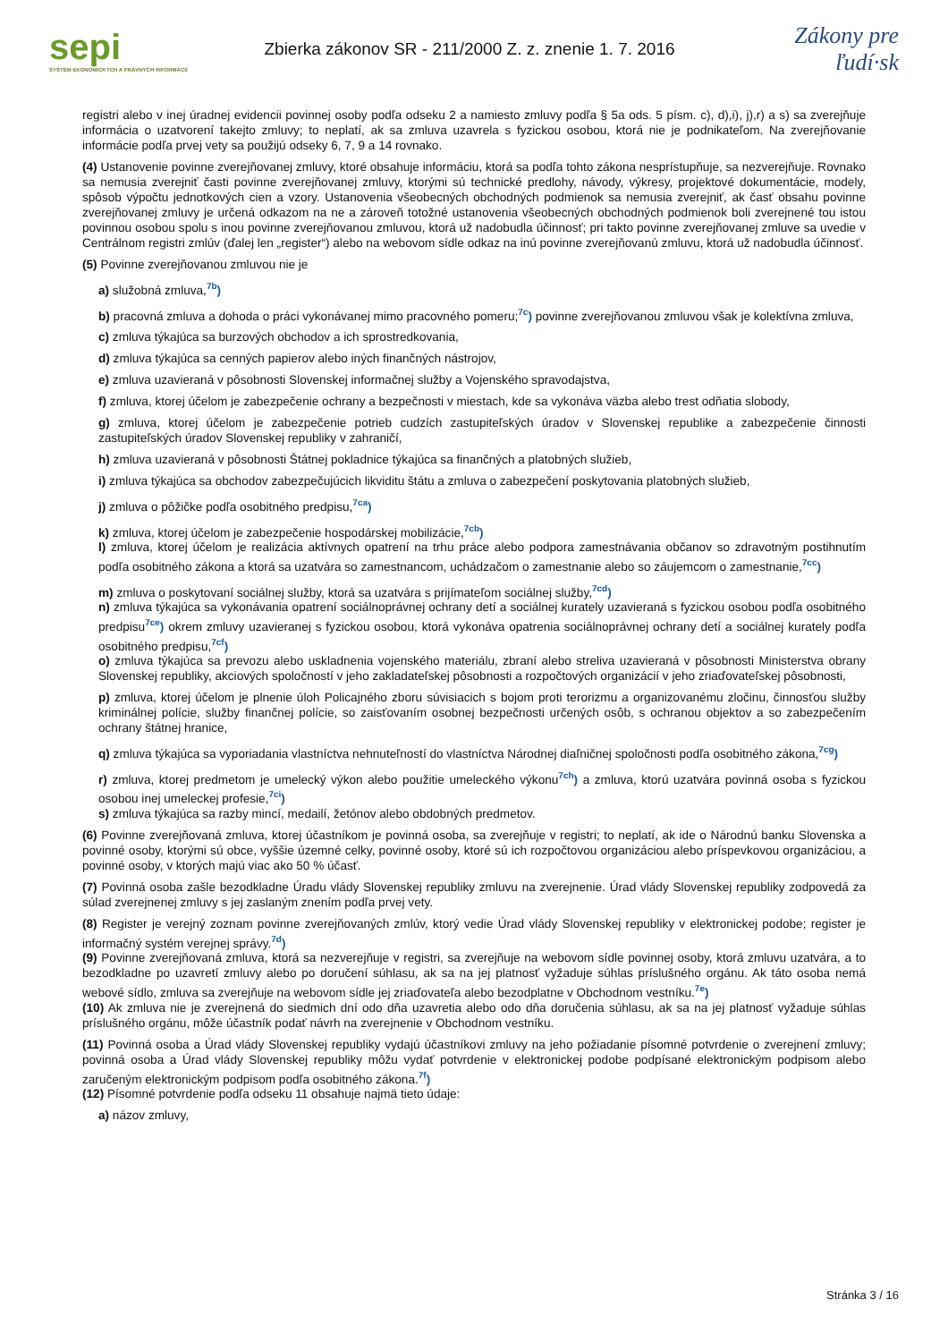sepi
SYSTÉM EKONOMICKÝCH A PRÁVNYCH INFORMÁCIÍ
Zbierka zákonov SR - 211/2000 Z. z. znenie 1. 7. 2016
Zákony pre ľudí·sk
registri alebo v inej úradnej evidencii povinnej osoby podľa odseku 2 a namiesto zmluvy podľa § 5a ods. 5 písm. c), d),i), j),r) a s) sa zverejňuje informácia o uzatvorení takejto zmluvy; to neplatí, ak sa zmluva uzavrela s fyzickou osobou, ktorá nie je podnikateľom. Na zverejňovanie informácie podľa prvej vety sa použijú odseky 6, 7, 9 a 14 rovnako.
(4) Ustanovenie povinne zverejňovanej zmluvy, ktoré obsahuje informáciu, ktorá sa podľa tohto zákona nesprístupňuje, sa nezverejňuje. Rovnako sa nemusia zverejniť časti povinne zverejňovanej zmluvy, ktorými sú technické predlohy, návody, výkresy, projektové dokumentácie, modely, spôsob výpočtu jednotkových cien a vzory. Ustanovenia všeobecných obchodných podmienok sa nemusia zverejniť, ak časť obsahu povinne zverejňovanej zmluvy je určená odkazom na ne a zároveň totožné ustanovenia všeobecných obchodných podmienok boli zverejnené tou istou povinnou osobou spolu s inou povinne zverejňovanou zmluvou, ktorá už nadobudla účinnosť; pri takto povinne zverejňovanej zmluve sa uvedie v Centrálnom registri zmlúv (ďalej len „register“) alebo na webovom sídle odkaz na inú povinne zverejňovanú zmluvu, ktorá už nadobudla účinnosť.
(5) Povinne zverejňovanou zmluvou nie je
a) služobná zmluva,<sup>7b</sup>)
b) pracovná zmluva a dohoda o práci vykonávanej mimo pracovného pomeru;<sup>7c</sup>) povinne zverejňovanou zmluvou však je kolektívna zmluva,
c) zmluva týkajúca sa burzových obchodov a ich sprostredkovania,
d) zmluva týkajúca sa cenných papierov alebo iných finančných nástrojov,
e) zmluva uzavieraná v pôsobnosti Slovenskej informačnej služby a Vojenského spravodajstva,
f) zmluva, ktorej účelom je zabezpečenie ochrany a bezpečnosti v miestach, kde sa vykonáva väzba alebo trest odňatia slobody,
g) zmluva, ktorej účelom je zabezpečenie potrieb cudzích zastupiteľských úradov v Slovenskej republike a zabezpečenie činnosti zastupiteľských úradov Slovenskej republiky v zahraničí,
h) zmluva uzavieraná v pôsobnosti Štátnej pokladnice týkajúca sa finančných a platobných služieb,
i) zmluva týkajúca sa obchodov zabezpečujúcich likviditu štátu a zmluva o zabezpečení poskytovania platobných služieb,
j) zmluva o pôžičke podľa osobitného predpisu,<sup>7ca</sup>)
k) zmluva, ktorej účelom je zabezpečenie hospodárskej mobilizácie,<sup>7cb</sup>)
l) zmluva, ktorej účelom je realizácia aktívnych opatrení na trhu práce alebo podpora zamestnávania občanov so zdravotným postihnutím podľa osobitného zákona a ktorá sa uzatvára so zamestnancom, uchádzačom o zamestnanie alebo so záujemcom o zamestnanie,<sup>7cc</sup>)
m) zmluva o poskytovaní sociálnej služby, ktorá sa uzatvára s prijímateľom sociálnej služby,<sup>7cd</sup>)
n) zmluva týkajúca sa vykonávania opatrení sociálnoprávnej ochrany detí a sociálnej kurately uzavieraná s fyzickou osobou podľa osobitného predpisu<sup>7ce</sup>) okrem zmluvy uzavieranej s fyzickou osobou, ktorá vykonáva opatrenia sociálnoprávnej ochrany detí a sociálnej kurately podľa osobitného predpisu,<sup>7cf</sup>)
o) zmluva týkajúca sa prevozu alebo uskladnenia vojenského materiálu, zbraní alebo streliva uzavieraná v pôsobnosti Ministerstva obrany Slovenskej republiky, akciových spoločností v jeho zakladateľskej pôsobnosti a rozpočtových organizácií v jeho zriaďovateľskej pôsobnosti,
p) zmluva, ktorej účelom je plnenie úloh Policajného zboru súvisiacich s bojom proti terorizmu a organizovanému zločinu, činnosťou služby kriminálnej polície, služby finančnej polície, so zaisťovaním osobnej bezpečnosti určených osôb, s ochranou objektov a so zabezpečením ochrany štátnej hranice,
q) zmluva týkajúca sa vyporiadania vlastníctva nehnuteľností do vlastníctva Národnej diaľničnej spoločnosti podľa osobitného zákona,<sup>7cg</sup>)
r) zmluva, ktorej predmetom je umelecký výkon alebo použitie umeleckého výkonu<sup>7ch</sup>) a zmluva, ktorú uzatvára povinná osoba s fyzickou osobou inej umeleckej profesie,<sup>7ci</sup>)
s) zmluva týkajúca sa razby mincí, medailí, žetónov alebo obdobných predmetov.
(6) Povinne zverejňovaná zmluva, ktorej účastníkom je povinná osoba, sa zverejňuje v registri; to neplatí, ak ide o Národnú banku Slovenska a povinné osoby, ktorými sú obce, vyššie územné celky, povinné osoby, ktoré sú ich rozpočtovou organizáciou alebo príspevkovou organizáciou, a povinné osoby, v ktorých majú viac ako 50 % účasť.
(7) Povinná osoba zašle bezodkladne Úradu vlády Slovenskej republiky zmluvu na zverejnenie. Úrad vlády Slovenskej republiky zodpovedá za súlad zverejnenej zmluvy s jej zaslaným znením podľa prvej vety.
(8) Register je verejný zoznam povinne zverejňovaných zmlúv, ktorý vedie Úrad vlády Slovenskej republiky v elektronickej podobe; register je informačný systém verejnej správy.<sup>7d</sup>)
(9) Povinne zverejňovaná zmluva, ktorá sa nezverejňuje v registri, sa zverejňuje na webovom sídle povinnej osoby, ktorá zmluvu uzatvára, a to bezodkladne po uzavretí zmluvy alebo po doručení súhlasu, ak sa na jej platnosť vyžaduje súhlas príslušného orgánu. Ak táto osoba nemá webové sídlo, zmluva sa zverejňuje na webovom sídle jej zriaďovateľa alebo bezodplatne v Obchodnom vestníku.<sup>7e</sup>)
(10) Ak zmluva nie je zverejnená do siedmich dní odo dňa uzavretia alebo odo dňa doručenia súhlasu, ak sa na jej platnosť vyžaduje súhlas príslušného orgánu, môže účastník podať návrh na zverejnenie v Obchodnom vestníku.
(11) Povinná osoba a Úrad vlády Slovenskej republiky vydajú účastníkovi zmluvy na jeho požiadanie písomné potvrdenie o zverejnení zmluvy; povinná osoba a Úrad vlády Slovenskej republiky môžu vydať potvrdenie v elektronickej podobe podpísané elektronickým podpisom alebo zaručeným elektronickým podpisom podľa osobitného zákona.<sup>7f</sup>)
(12) Písomné potvrdenie podľa odseku 11 obsahuje najmä tieto údaje:
a) názov zmluvy,
Stránka 3 / 16